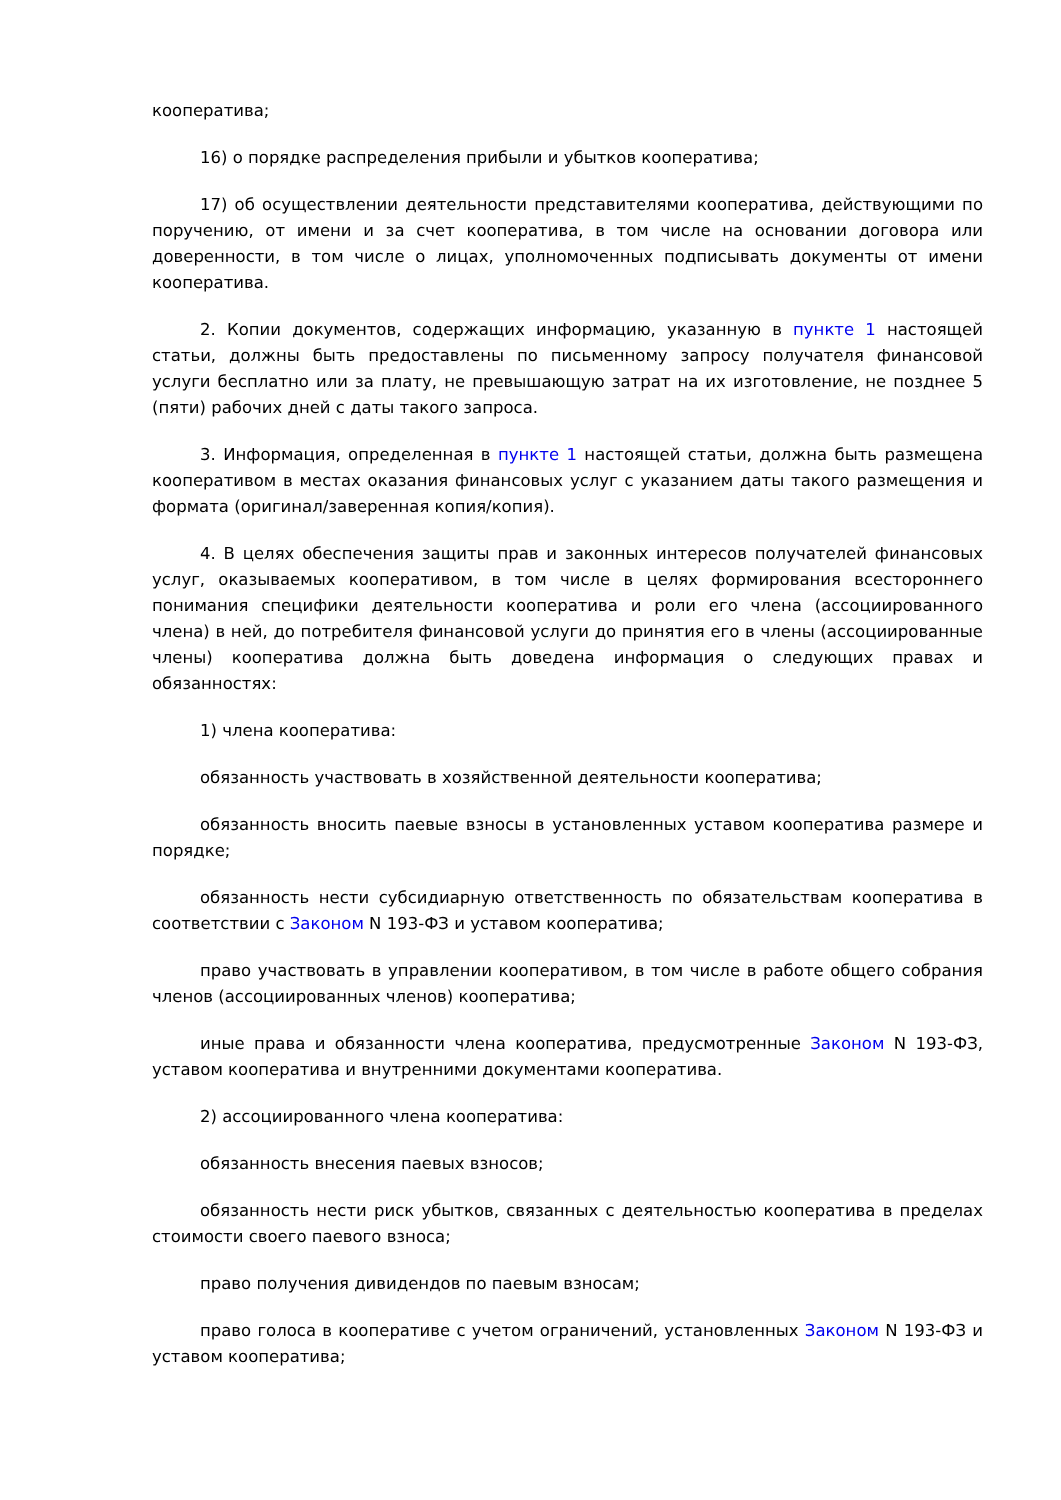кооператива;
16) о порядке распределения прибыли и убытков кооператива;
17) об осуществлении деятельности представителями кооператива, действующими по поручению, от имени и за счет кооператива, в том числе на основании договора или доверенности, в том числе о лицах, уполномоченных подписывать документы от имени кооператива.
2. Копии документов, содержащих информацию, указанную в пункте 1 настоящей статьи, должны быть предоставлены по письменному запросу получателя финансовой услуги бесплатно или за плату, не превышающую затрат на их изготовление, не позднее 5 (пяти) рабочих дней с даты такого запроса.
3. Информация, определенная в пункте 1 настоящей статьи, должна быть размещена кооперативом в местах оказания финансовых услуг с указанием даты такого размещения и формата (оригинал/заверенная копия/копия).
4. В целях обеспечения защиты прав и законных интересов получателей финансовых услуг, оказываемых кооперативом, в том числе в целях формирования всестороннего понимания специфики деятельности кооператива и роли его члена (ассоциированного члена) в ней, до потребителя финансовой услуги до принятия его в члены (ассоциированные члены) кооператива должна быть доведена информация о следующих правах и обязанностях:
1) члена кооператива:
обязанность участвовать в хозяйственной деятельности кооператива;
обязанность вносить паевые взносы в установленных уставом кооператива размере и порядке;
обязанность нести субсидиарную ответственность по обязательствам кооператива в соответствии с Законом N 193-ФЗ и уставом кооператива;
право участвовать в управлении кооперативом, в том числе в работе общего собрания членов (ассоциированных членов) кооператива;
иные права и обязанности члена кооператива, предусмотренные Законом N 193-ФЗ, уставом кооператива и внутренними документами кооператива.
2) ассоциированного члена кооператива:
обязанность внесения паевых взносов;
обязанность нести риск убытков, связанных с деятельностью кооператива в пределах стоимости своего паевого взноса;
право получения дивидендов по паевым взносам;
право голоса в кооперативе с учетом ограничений, установленных Законом N 193-ФЗ и уставом кооператива;